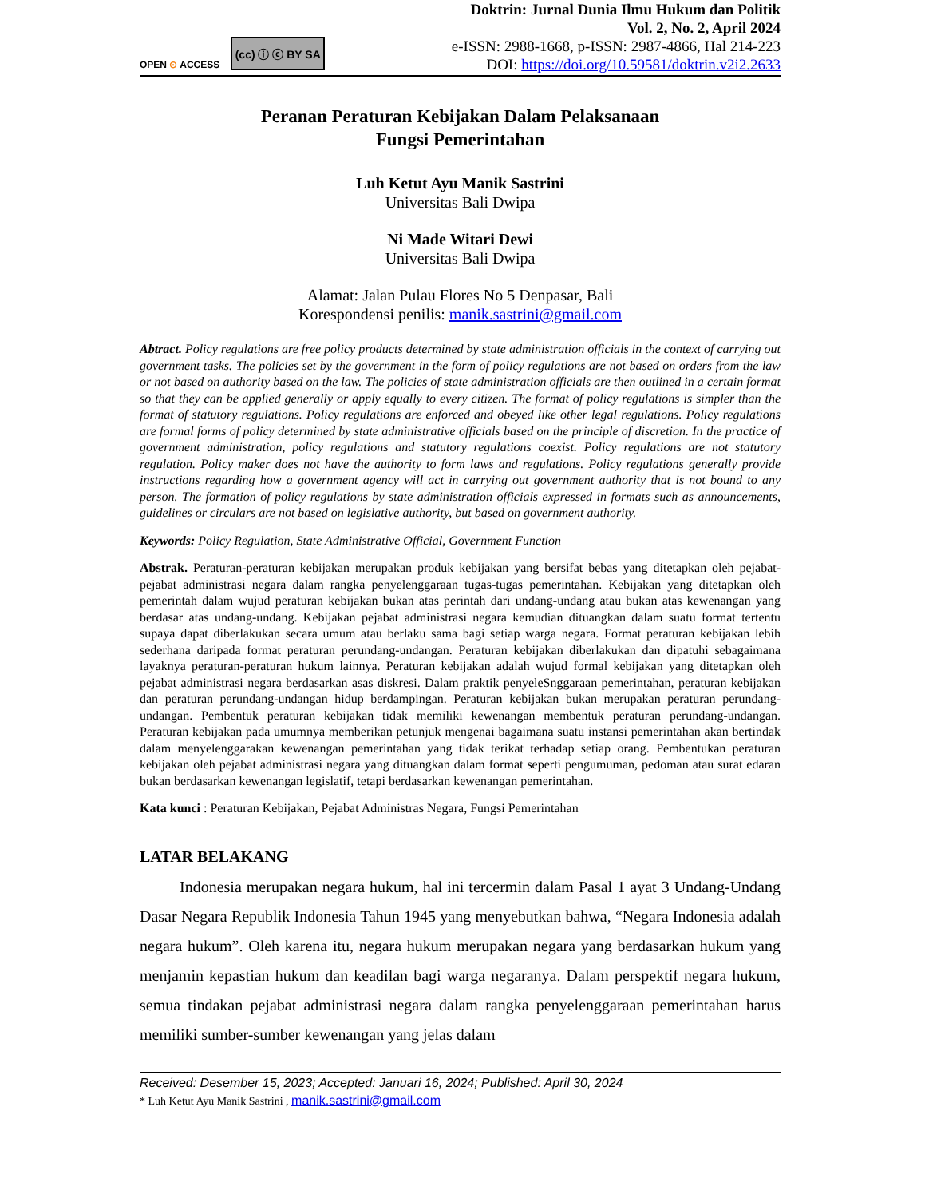OPEN ⊙ ACCESS
(cc) ⓘ ⓒ BY SA
Doktrin: Jurnal Dunia Ilmu Hukum dan Politik
Vol. 2, No. 2, April 2024
e-ISSN: 2988-1668, p-ISSN: 2987-4866, Hal 214-223
DOI: https://doi.org/10.59581/doktrin.v2i2.2633
Peranan Peraturan Kebijakan Dalam Pelaksanaan
Fungsi Pemerintahan
Luh Ketut Ayu Manik Sastrini
Universitas Bali Dwipa
Ni Made Witari Dewi
Universitas Bali Dwipa
Alamat: Jalan Pulau Flores No 5 Denpasar, Bali
Korespondensi penilis: manik.sastrini@gmail.com
Abtract. Policy regulations are free policy products determined by state administration officials in the context of carrying out government tasks. The policies set by the government in the form of policy regulations are not based on orders from the law or not based on authority based on the law. The policies of state administration officials are then outlined in a certain format so that they can be applied generally or apply equally to every citizen. The format of policy regulations is simpler than the format of statutory regulations. Policy regulations are enforced and obeyed like other legal regulations. Policy regulations are formal forms of policy determined by state administrative officials based on the principle of discretion. In the practice of government administration, policy regulations and statutory regulations coexist. Policy regulations are not statutory regulation. Policy maker does not have the authority to form laws and regulations. Policy regulations generally provide instructions regarding how a government agency will act in carrying out government authority that is not bound to any person. The formation of policy regulations by state administration officials expressed in formats such as announcements, guidelines or circulars are not based on legislative authority, but based on government authority.
Keywords: Policy Regulation, State Administrative Official, Government Function
Abstrak. Peraturan-peraturan kebijakan merupakan produk kebijakan yang bersifat bebas yang ditetapkan oleh pejabat-pejabat administrasi negara dalam rangka penyelenggaraan tugas-tugas pemerintahan. Kebijakan yang ditetapkan oleh pemerintah dalam wujud peraturan kebijakan bukan atas perintah dari undang-undang atau bukan atas kewenangan yang berdasar atas undang-undang. Kebijakan pejabat administrasi negara kemudian dituangkan dalam suatu format tertentu supaya dapat diberlakukan secara umum atau berlaku sama bagi setiap warga negara. Format peraturan kebijakan lebih sederhana daripada format peraturan perundang-undangan. Peraturan kebijakan diberlakukan dan dipatuhi sebagaimana layaknya peraturan-peraturan hukum lainnya. Peraturan kebijakan adalah wujud formal kebijakan yang ditetapkan oleh pejabat administrasi negara berdasarkan asas diskresi. Dalam praktik penyeleSnggaraan pemerintahan, peraturan kebijakan dan peraturan perundang-undangan hidup berdampingan. Peraturan kebijakan bukan merupakan peraturan perundang-undangan. Pembentuk peraturan kebijakan tidak memiliki kewenangan membentuk peraturan perundang-undangan. Peraturan kebijakan pada umumnya memberikan petunjuk mengenai bagaimana suatu instansi pemerintahan akan bertindak dalam menyelenggarakan kewenangan pemerintahan yang tidak terikat terhadap setiap orang. Pembentukan peraturan kebijakan oleh pejabat administrasi negara yang dituangkan dalam format seperti pengumuman, pedoman atau surat edaran bukan berdasarkan kewenangan legislatif, tetapi berdasarkan kewenangan pemerintahan.
Kata kunci : Peraturan Kebijakan, Pejabat Administras Negara, Fungsi Pemerintahan
LATAR BELAKANG
Indonesia merupakan negara hukum, hal ini tercermin dalam Pasal 1 ayat 3 Undang-Undang Dasar Negara Republik Indonesia Tahun 1945 yang menyebutkan bahwa, “Negara Indonesia adalah negara hukum”. Oleh karena itu, negara hukum merupakan negara yang berdasarkan hukum yang menjamin kepastian hukum dan keadilan bagi warga negaranya. Dalam perspektif negara hukum, semua tindakan pejabat administrasi negara dalam rangka penyelenggaraan pemerintahan harus memiliki sumber-sumber kewenangan yang jelas dalam
Received: Desember 15, 2023; Accepted: Januari 16, 2024; Published: April 30, 2024
* Luh Ketut Ayu Manik Sastrini , manik.sastrini@gmail.com